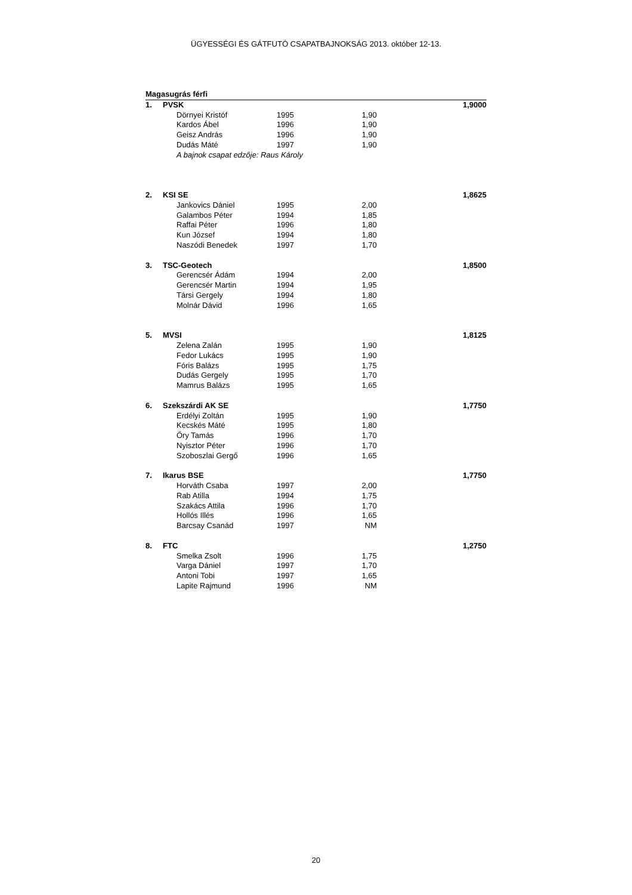ÜGYESSÉGI ÉS GÁTFUTÓ CSAPATBAJNOKSÁG 2013. október 12-13.
| Magasugrás férfi | | | | | | | |
| 1. | PVSK | | | | | 1,9000 | |
| | | Dörnyei Kristóf | 1995 | 1,90 | | | |
| | | Kardos Ábel | 1996 | 1,90 | | | |
| | | Geisz András | 1996 | 1,90 | | | |
| | | Dudás Máté | 1997 | 1,90 | | | |
| | | A bajnok csapat edzője: Raus Károly | | | | | |
| 2. | KSI SE | | | | | 1,8625 | |
| | | Jankovics Dániel | 1995 | 2,00 | | | |
| | | Galambos Péter | 1994 | 1,85 | | | |
| | | Raffai Péter | 1996 | 1,80 | | | |
| | | Kun József | 1994 | 1,80 | | | |
| | | Naszódi Benedek | 1997 | 1,70 | | | |
| 3. | TSC-Geotech | | | | | 1,8500 | |
| | | Gerencsér Ádám | 1994 | 2,00 | | | |
| | | Gerencsér Martin | 1994 | 1,95 | | | |
| | | Társi Gergely | 1994 | 1,80 | | | |
| | | Molnár Dávid | 1996 | 1,65 | | | |
| 5. | MVSI | | | | | 1,8125 | |
| | | Zelena Zalán | 1995 | 1,90 | | | |
| | | Fedor Lukács | 1995 | 1,90 | | | |
| | | Fóris Balázs | 1995 | 1,75 | | | |
| | | Dudás Gergely | 1995 | 1,70 | | | |
| | | Mamrus Balázs | 1995 | 1,65 | | | |
| 6. | Szekszárdi AK SE | | | | | 1,7750 | |
| | | Erdélyi Zoltán | 1995 | 1,90 | | | |
| | | Kecskés Máté | 1995 | 1,80 | | | |
| | | Őry Tamás | 1996 | 1,70 | | | |
| | | Nyisztor Péter | 1996 | 1,70 | | | |
| | | Szoboszlai Gergő | 1996 | 1,65 | | | |
| 7. | Ikarus BSE | | | | | 1,7750 | |
| | | Horváth Csaba | 1997 | 2,00 | | | |
| | | Rab Atilla | 1994 | 1,75 | | | |
| | | Szakács Attila | 1996 | 1,70 | | | |
| | | Hollós Illés | 1996 | 1,65 | | | |
| | | Barcsay Csanád | 1997 | NM | | | |
| 8. | FTC | | | | | 1,2750 | |
| | | Smelka Zsolt | 1996 | 1,75 | | | |
| | | Varga Dániel | 1997 | 1,70 | | | |
| | | Antoni Tobi | 1997 | 1,65 | | | |
| | | Lapite Rajmund | 1996 | NM | | | |
20